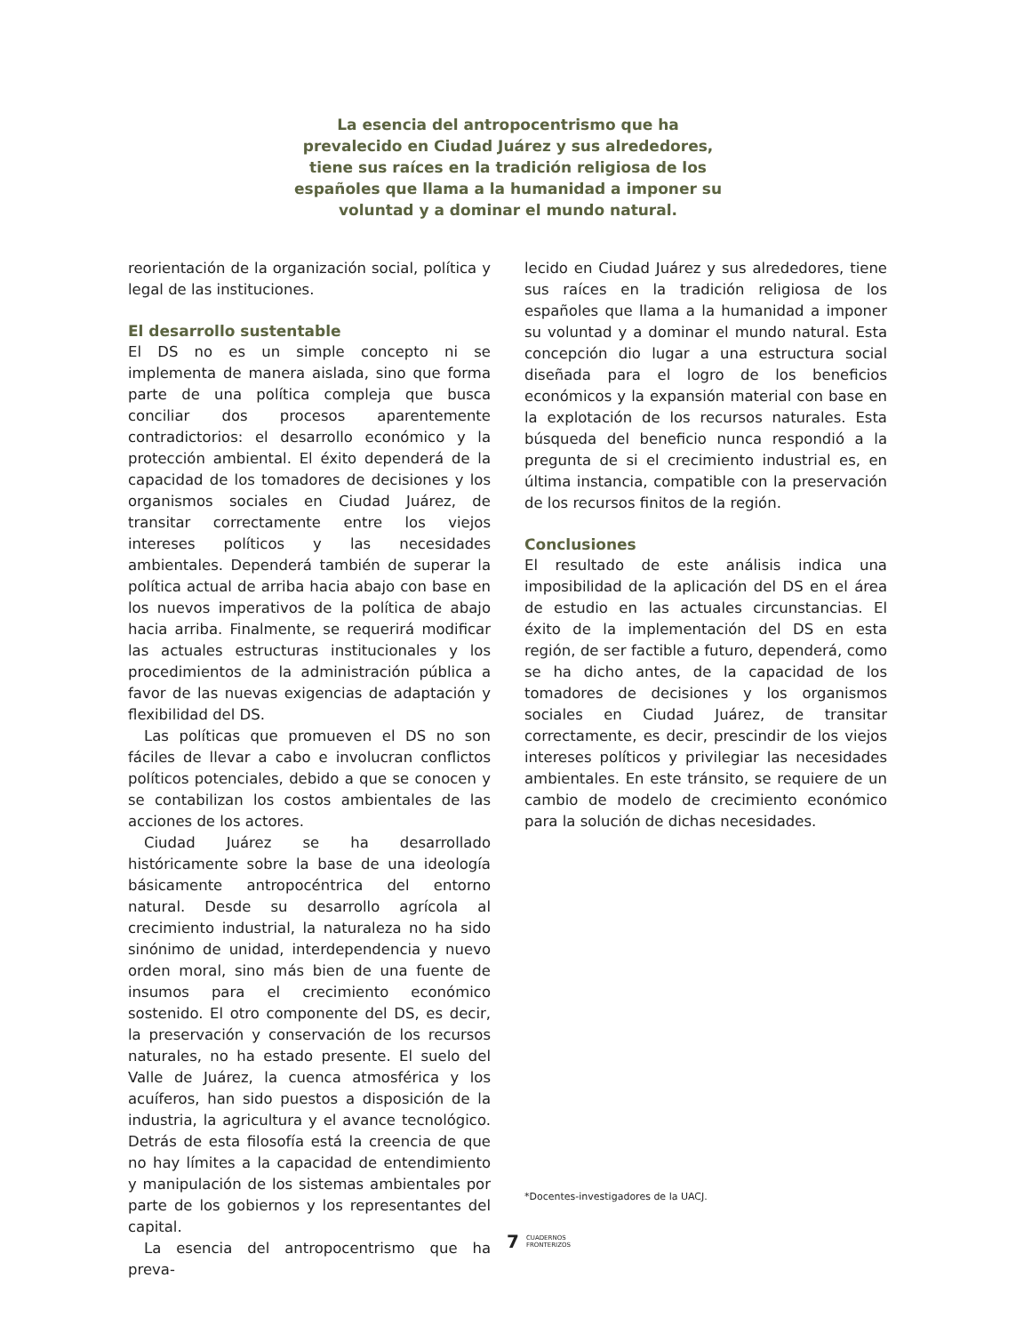La esencia del antropocentrismo que ha prevalecido en Ciudad Juárez y sus alrededores, tiene sus raíces en la tradición religiosa de los españoles que llama a la humanidad a imponer su voluntad y a dominar el mundo natural.
reorientación de la organización social, política y legal de las instituciones.
El desarrollo sustentable
El DS no es un simple concepto ni se implementa de manera aislada, sino que forma parte de una política compleja que busca conciliar dos procesos aparentemente contradictorios: el desarrollo económico y la protección ambiental. El éxito dependerá de la capacidad de los tomadores de decisiones y los organismos sociales en Ciudad Juárez, de transitar correctamente entre los viejos intereses políticos y las necesidades ambientales. Dependerá también de superar la política actual de arriba hacia abajo con base en los nuevos imperativos de la política de abajo hacia arriba. Finalmente, se requerirá modificar las actuales estructuras institucionales y los procedimientos de la administración pública a favor de las nuevas exigencias de adaptación y flexibilidad del DS.
Las políticas que promueven el DS no son fáciles de llevar a cabo e involucran conflictos políticos potenciales, debido a que se conocen y se contabilizan los costos ambientales de las acciones de los actores.
Ciudad Juárez se ha desarrollado históricamente sobre la base de una ideología básicamente antropocéntrica del entorno natural. Desde su desarrollo agrícola al crecimiento industrial, la naturaleza no ha sido sinónimo de unidad, interdependencia y nuevo orden moral, sino más bien de una fuente de insumos para el crecimiento económico sostenido. El otro componente del DS, es decir, la preservación y conservación de los recursos naturales, no ha estado presente. El suelo del Valle de Juárez, la cuenca atmosférica y los acuíferos, han sido puestos a disposición de la industria, la agricultura y el avance tecnológico. Detrás de esta filosofía está la creencia de que no hay límites a la capacidad de entendimiento y manipulación de los sistemas ambientales por parte de los gobiernos y los representantes del capital.
La esencia del antropocentrismo que ha preva-
lecido en Ciudad Juárez y sus alrededores, tiene sus raíces en la tradición religiosa de los españoles que llama a la humanidad a imponer su voluntad y a dominar el mundo natural. Esta concepción dio lugar a una estructura social diseñada para el logro de los beneficios económicos y la expansión material con base en la explotación de los recursos naturales. Esta búsqueda del beneficio nunca respondió a la pregunta de si el crecimiento industrial es, en última instancia, compatible con la preservación de los recursos finitos de la región.
Conclusiones
El resultado de este análisis indica una imposibilidad de la aplicación del DS en el área de estudio en las actuales circunstancias. El éxito de la implementación del DS en esta región, de ser factible a futuro, dependerá, como se ha dicho antes, de la capacidad de los tomadores de decisiones y los organismos sociales en Ciudad Juárez, de transitar correctamente, es decir, prescindir de los viejos intereses políticos y privilegiar las necesidades ambientales. En este tránsito, se requiere de un cambio de modelo de crecimiento económico para la solución de dichas necesidades.
*Docentes-investigadores de la UACJ.
7 CUADERNOS
FRONTERIZOS